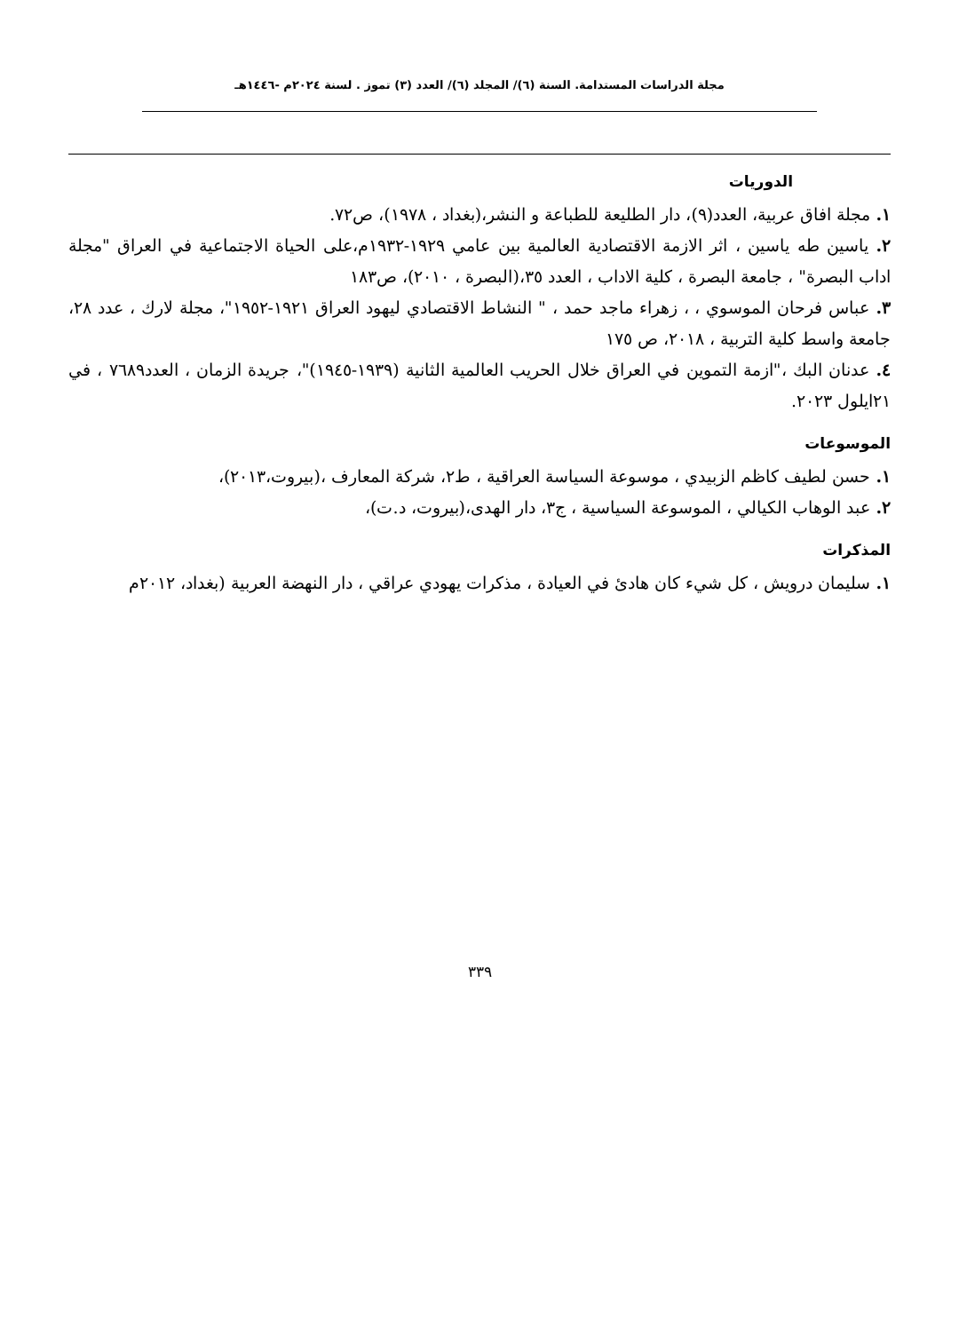مجلة الدراسات المستدامة. السنة (٦)/ المجلد (٦)/ العدد (٣) تموز . لسنة ٢٠٢٤م -١٤٤٦هـ
الدوريات
١. مجلة افاق عربية، العدد(٩)، دار الطليعة للطباعة و النشر،(بغداد ، ١٩٧٨)، ص٧٢.
٢. ياسين طه ياسين ، اثر الازمة الاقتصادية العالمية بين عامي ١٩٢٩-١٩٣٢م،على الحياة الاجتماعية في العراق "مجلة اداب البصرة" ، جامعة البصرة ، كلية الاداب ، العدد ٣٥،(البصرة ، ٢٠١٠)، ص١٨٣
٣. عباس فرحان الموسوي ، ، زهراء ماجد حمد ، " النشاط الاقتصادي ليهود العراق ١٩٢١-١٩٥٢"، مجلة لارك ، عدد ٢٨، جامعة واسط كلية التربية ، ٢٠١٨، ص ١٧٥
٤. عدنان البك ،"ازمة التموين في العراق خلال الحريب العالمية الثانية (١٩٣٩-١٩٤٥)"، جريدة الزمان ، العدد٧٦٨٩ ، في ٢١ايلول ٢٠٢٣.
الموسوعات
١. حسن لطيف كاظم الزبيدي ، موسوعة السياسة العراقية ، ط٢، شركة المعارف ،(بيروت،٢٠١٣)،
٢. عبد الوهاب الكيالي ، الموسوعة السياسية ، ج٣، دار الهدى،(بيروت، د.ت)،
المذكرات
١. سليمان درويش ، كل شيء كان هادئ في العيادة ، مذكرات يهودي عراقي ، دار النهضة العربية (بغداد، ٢٠١٢م
٣٣٩